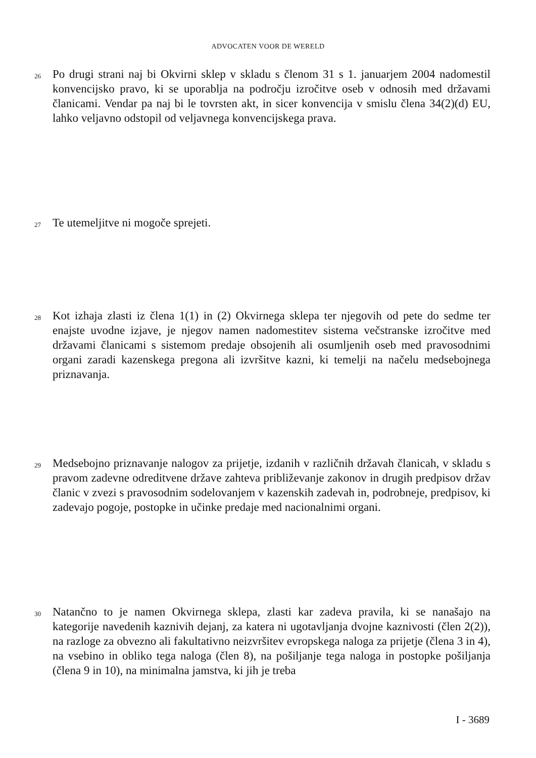ADVOCATEN VOOR DE WERELD
26
Po drugi strani naj bi Okvirni sklep v skladu s členom 31 s 1. januarjem 2004 nadomestil konvencijsko pravo, ki se uporablja na področju izročitve oseb v odnosih med državami članicami. Vendar pa naj bi le tovrsten akt, in sicer konvencija v smislu člena 34(2)(d) EU, lahko veljavno odstopil od veljavnega konvencijskega prava.
27
Te utemeljitve ni mogoče sprejeti.
28
Kot izhaja zlasti iz člena 1(1) in (2) Okvirnega sklepa ter njegovih od pete do sedme ter enajste uvodne izjave, je njegov namen nadomestitev sistema večstranske izročitve med državami članicami s sistemom predaje obsojenih ali osumljenih oseb med pravosodnimi organi zaradi kazenskega pregona ali izvršitve kazni, ki temelji na načelu medsebojnega priznavanja.
29
Medsebojno priznavanje nalogov za prijetje, izdanih v različnih državah članicah, v skladu s pravom zadevne odreditvene države zahteva približevanje zakonov in drugih predpisov držav članic v zvezi s pravosodnim sodelovanjem v kazenskih zadevah in, podrobneje, predpisov, ki zadevajo pogoje, postopke in učinke predaje med nacionalnimi organi.
30
Natančno to je namen Okvirnega sklepa, zlasti kar zadeva pravila, ki se nanašajo na kategorije navedenih kaznivih dejanj, za katera ni ugotavljanja dvojne kaznivosti (člen 2(2)), na razloge za obvezno ali fakultativno neizvršitev evropskega naloga za prijetje (člena 3 in 4), na vsebino in obliko tega naloga (člen 8), na pošiljanje tega naloga in postopke pošiljanja (člena 9 in 10), na minimalna jamstva, ki jih je treba
I - 3689